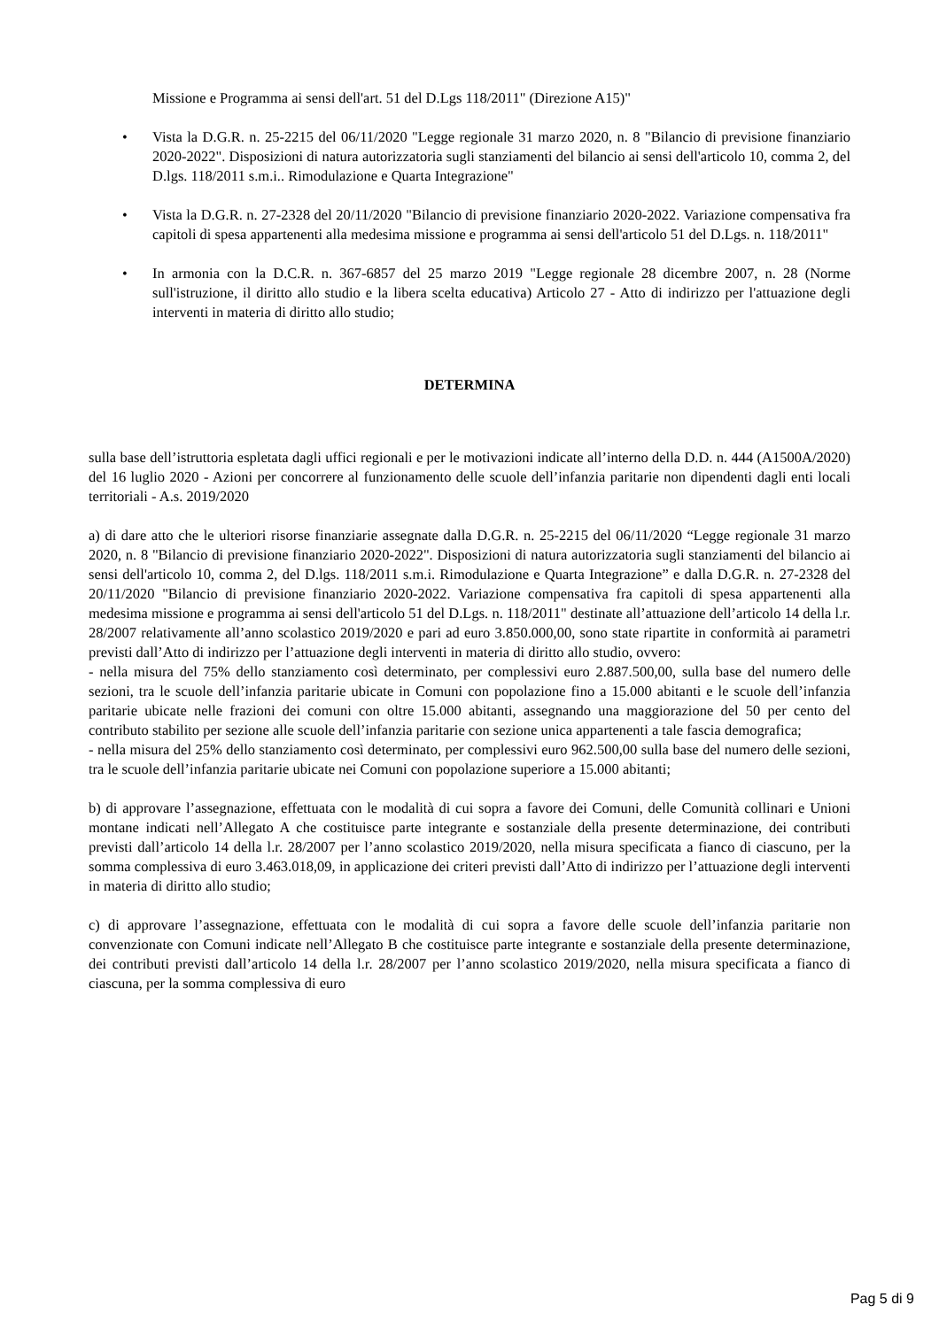Missione e Programma ai sensi dell'art. 51 del D.Lgs 118/2011" (Direzione A15)"
• Vista la D.G.R. n. 25-2215 del 06/11/2020 "Legge regionale 31 marzo 2020, n. 8 "Bilancio di previsione finanziario 2020-2022". Disposizioni di natura autorizzatoria sugli stanziamenti del bilancio ai sensi dell'articolo 10, comma 2, del D.lgs. 118/2011 s.m.i.. Rimodulazione e Quarta Integrazione"
• Vista la D.G.R. n. 27-2328 del 20/11/2020 "Bilancio di previsione finanziario 2020-2022. Variazione compensativa fra capitoli di spesa appartenenti alla medesima missione e programma ai sensi dell'articolo 51 del D.Lgs. n. 118/2011"
• In armonia con la D.C.R. n. 367-6857 del 25 marzo 2019 "Legge regionale 28 dicembre 2007, n. 28 (Norme sull'istruzione, il diritto allo studio e la libera scelta educativa) Articolo 27 - Atto di indirizzo per l'attuazione degli interventi in materia di diritto allo studio;
DETERMINA
sulla base dell’istruttoria espletata dagli uffici regionali e per le motivazioni indicate all’interno della D.D. n. 444 (A1500A/2020) del 16 luglio 2020 - Azioni per concorrere al funzionamento delle scuole dell’infanzia paritarie non dipendenti dagli enti locali territoriali - A.s. 2019/2020
a) di dare atto che le ulteriori risorse finanziarie assegnate dalla D.G.R. n. 25-2215 del 06/11/2020 “Legge regionale 31 marzo 2020, n. 8 "Bilancio di previsione finanziario 2020-2022". Disposizioni di natura autorizzatoria sugli stanziamenti del bilancio ai sensi dell'articolo 10, comma 2, del D.lgs. 118/2011 s.m.i. Rimodulazione e Quarta Integrazione” e dalla D.G.R. n. 27-2328 del 20/11/2020 "Bilancio di previsione finanziario 2020-2022. Variazione compensativa fra capitoli di spesa appartenenti alla medesima missione e programma ai sensi dell'articolo 51 del D.Lgs. n. 118/2011" destinate all’attuazione dell’articolo 14 della l.r. 28/2007 relativamente all’anno scolastico 2019/2020 e pari ad euro 3.850.000,00, sono state ripartite in conformità ai parametri previsti dall’Atto di indirizzo per l’attuazione degli interventi in materia di diritto allo studio, ovvero:
- nella misura del 75% dello stanziamento così determinato, per complessivi euro 2.887.500,00, sulla base del numero delle sezioni, tra le scuole dell’infanzia paritarie ubicate in Comuni con popolazione fino a 15.000 abitanti e le scuole dell’infanzia paritarie ubicate nelle frazioni dei comuni con oltre 15.000 abitanti, assegnando una maggiorazione del 50 per cento del contributo stabilito per sezione alle scuole dell’infanzia paritarie con sezione unica appartenenti a tale fascia demografica;
- nella misura del 25% dello stanziamento così determinato, per complessivi euro 962.500,00 sulla base del numero delle sezioni, tra le scuole dell’infanzia paritarie ubicate nei Comuni con popolazione superiore a 15.000 abitanti;
b) di approvare l’assegnazione, effettuata con le modalità di cui sopra a favore dei Comuni, delle Comunità collinari e Unioni montane indicati nell’Allegato A che costituisce parte integrante e sostanziale della presente determinazione, dei contributi previsti dall’articolo 14 della l.r. 28/2007 per l’anno scolastico 2019/2020, nella misura specificata a fianco di ciascuno, per la somma complessiva di euro 3.463.018,09, in applicazione dei criteri previsti dall’Atto di indirizzo per l’attuazione degli interventi in materia di diritto allo studio;
c) di approvare l’assegnazione, effettuata con le modalità di cui sopra a favore delle scuole dell’infanzia paritarie non convenzionate con Comuni indicate nell’Allegato B che costituisce parte integrante e sostanziale della presente determinazione, dei contributi previsti dall’articolo 14 della l.r. 28/2007 per l’anno scolastico 2019/2020, nella misura specificata a fianco di ciascuna, per la somma complessiva di euro
Pag 5 di 9